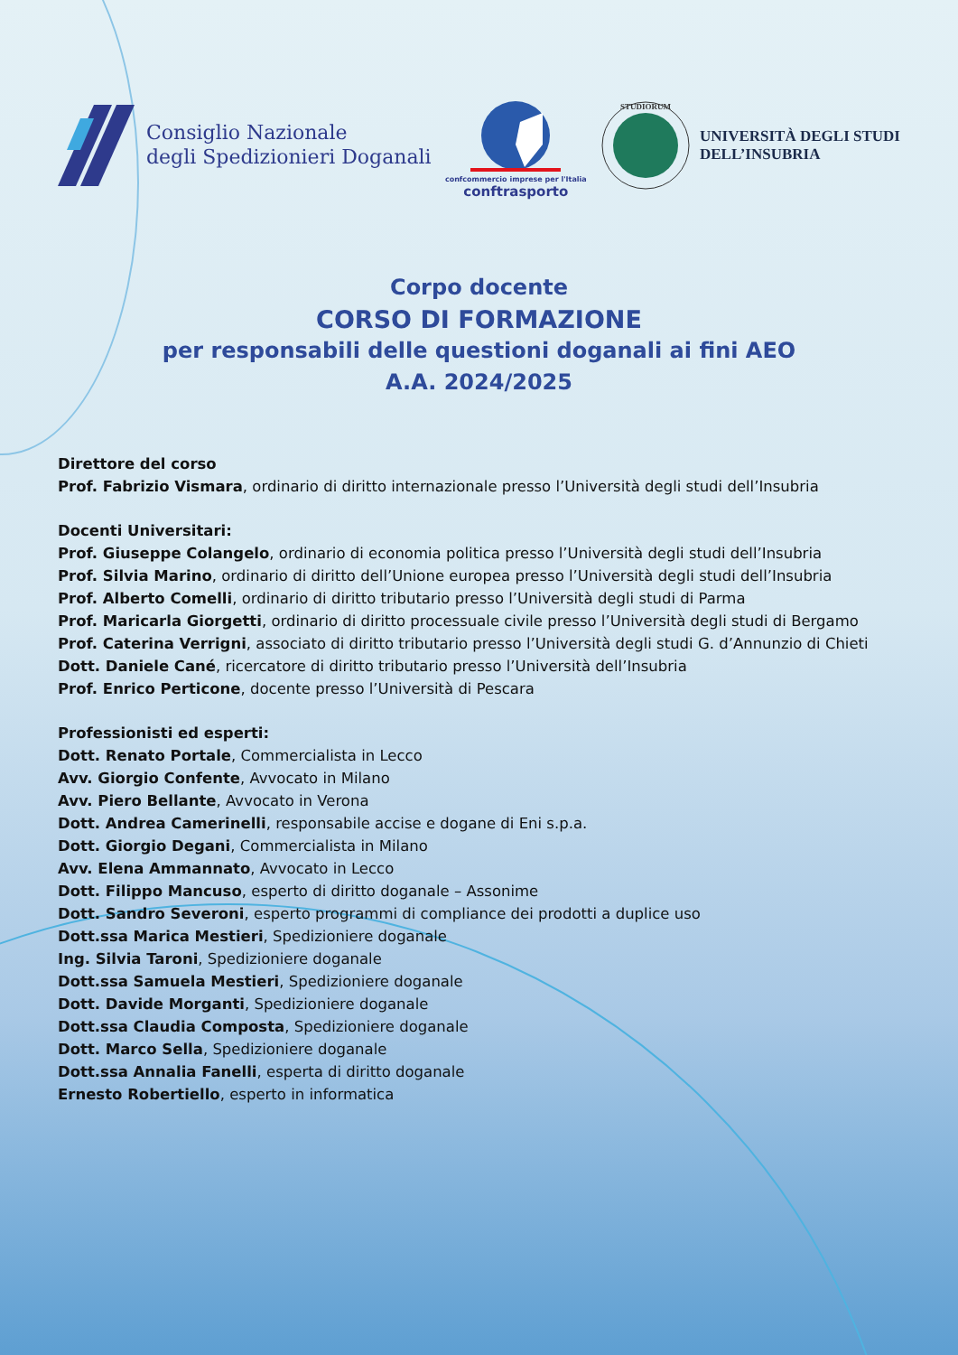Consiglio Nazionale
degli Spedizionieri Doganali
confcommercio imprese per l'Italia
conftrasporto
STUDIORUM
UNIVERSITÀ DEGLI STUDI
DELL’INSUBRIA
Corpo docente
CORSO DI FORMAZIONE
per responsabili delle questioni doganali ai fini AEO
A.A. 2024/2025
Direttore del corso
Prof. Fabrizio Vismara, ordinario di diritto internazionale presso l’Università degli studi dell’Insubria
Docenti Universitari:
Prof. Giuseppe Colangelo, ordinario di economia politica presso l’Università degli studi dell’Insubria
Prof. Silvia Marino, ordinario di diritto dell’Unione europea presso l’Università degli studi dell’Insubria
Prof. Alberto Comelli, ordinario di diritto tributario presso l’Università degli studi di Parma
Prof. Maricarla Giorgetti, ordinario di diritto processuale civile presso l’Università degli studi di Bergamo
Prof. Caterina Verrigni, associato di diritto tributario presso l’Università degli studi G. d’Annunzio di Chieti
Dott. Daniele Cané, ricercatore di diritto tributario presso l’Università dell’Insubria
Prof. Enrico Perticone, docente presso l’Università di Pescara
Professionisti ed esperti:
Dott. Renato Portale, Commercialista in Lecco
Avv. Giorgio Confente, Avvocato in Milano
Avv. Piero Bellante, Avvocato in Verona
Dott. Andrea Camerinelli, responsabile accise e dogane di Eni s.p.a.
Dott. Giorgio Degani, Commercialista in Milano
Avv. Elena Ammannato, Avvocato in Lecco
Dott. Filippo Mancuso, esperto di diritto doganale – Assonime
Dott. Sandro Severoni, esperto programmi di compliance dei prodotti a duplice uso
Dott.ssa Marica Mestieri, Spedizioniere doganale
Ing. Silvia Taroni, Spedizioniere doganale
Dott.ssa Samuela Mestieri, Spedizioniere doganale
Dott. Davide Morganti, Spedizioniere doganale
Dott.ssa Claudia Composta, Spedizioniere doganale
Dott. Marco Sella, Spedizioniere doganale
Dott.ssa Annalia Fanelli, esperta di diritto doganale
Ernesto Robertiello, esperto in informatica